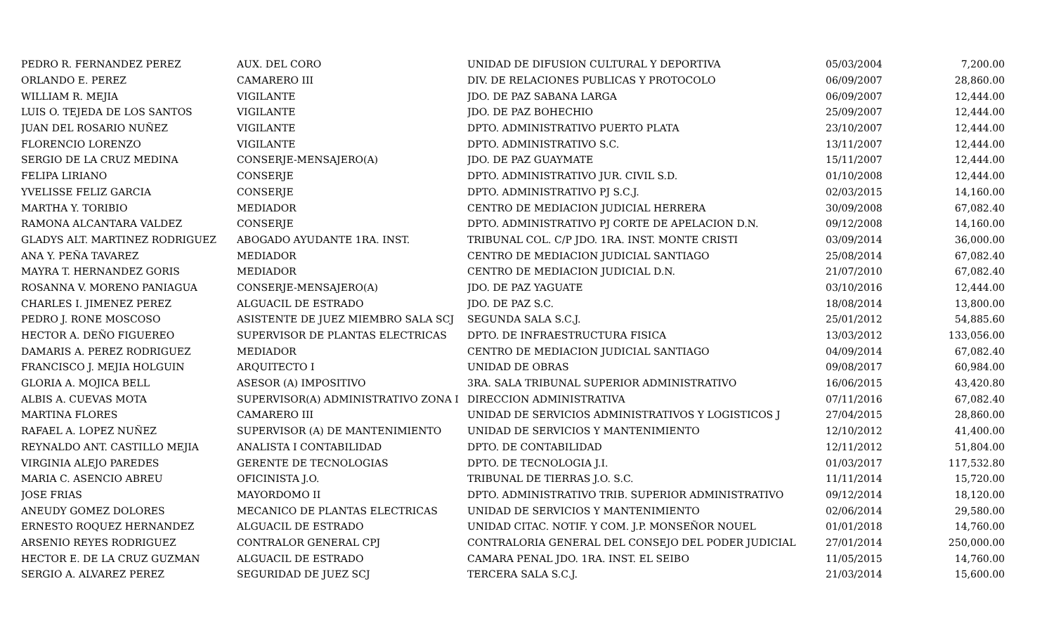| PEDRO R. FERNANDEZ PEREZ | AUX. DEL CORO | UNIDAD DE DIFUSION CULTURAL Y DEPORTIVA | 05/03/2004 | 7,200.00 |
| ORLANDO E. PEREZ | CAMARERO III | DIV. DE RELACIONES PUBLICAS Y PROTOCOLO | 06/09/2007 | 28,860.00 |
| WILLIAM R. MEJIA | VIGILANTE | JDO. DE PAZ SABANA LARGA | 06/09/2007 | 12,444.00 |
| LUIS O. TEJEDA DE LOS SANTOS | VIGILANTE | JDO. DE PAZ BOHECHIO | 25/09/2007 | 12,444.00 |
| JUAN DEL ROSARIO NUÑEZ | VIGILANTE | DPTO. ADMINISTRATIVO PUERTO PLATA | 23/10/2007 | 12,444.00 |
| FLORENCIO LORENZO | VIGILANTE | DPTO. ADMINISTRATIVO S.C. | 13/11/2007 | 12,444.00 |
| SERGIO DE LA CRUZ MEDINA | CONSERJE-MENSAJERO(A) | JDO. DE PAZ GUAYMATE | 15/11/2007 | 12,444.00 |
| FELIPA LIRIANO | CONSERJE | DPTO. ADMINISTRATIVO JUR. CIVIL S.D. | 01/10/2008 | 12,444.00 |
| YVELISSE FELIZ GARCIA | CONSERJE | DPTO. ADMINISTRATIVO PJ S.C.J. | 02/03/2015 | 14,160.00 |
| MARTHA Y. TORIBIO | MEDIADOR | CENTRO DE MEDIACION JUDICIAL HERRERA | 30/09/2008 | 67,082.40 |
| RAMONA ALCANTARA VALDEZ | CONSERJE | DPTO. ADMINISTRATIVO PJ CORTE DE APELACION D.N. | 09/12/2008 | 14,160.00 |
| GLADYS ALT. MARTINEZ RODRIGUEZ | ABOGADO AYUDANTE 1RA. INST. | TRIBUNAL COL. C/P JDO. 1RA. INST. MONTE CRISTI | 03/09/2014 | 36,000.00 |
| ANA Y. PEÑA TAVAREZ | MEDIADOR | CENTRO DE MEDIACION JUDICIAL SANTIAGO | 25/08/2014 | 67,082.40 |
| MAYRA T. HERNANDEZ GORIS | MEDIADOR | CENTRO DE MEDIACION JUDICIAL D.N. | 21/07/2010 | 67,082.40 |
| ROSANNA V. MORENO PANIAGUA | CONSERJE-MENSAJERO(A) | JDO. DE PAZ YAGUATE | 03/10/2016 | 12,444.00 |
| CHARLES I. JIMENEZ PEREZ | ALGUACIL DE ESTRADO | JDO. DE PAZ S.C. | 18/08/2014 | 13,800.00 |
| PEDRO J. RONE MOSCOSO | ASISTENTE DE JUEZ MIEMBRO SALA SCJ | SEGUNDA SALA S.C.J. | 25/01/2012 | 54,885.60 |
| HECTOR A. DEÑO FIGUEREO | SUPERVISOR DE PLANTAS ELECTRICAS | DPTO. DE INFRAESTRUCTURA FISICA | 13/03/2012 | 133,056.00 |
| DAMARIS A. PEREZ RODRIGUEZ | MEDIADOR | CENTRO DE MEDIACION JUDICIAL SANTIAGO | 04/09/2014 | 67,082.40 |
| FRANCISCO J. MEJIA HOLGUIN | ARQUITECTO I | UNIDAD DE OBRAS | 09/08/2017 | 60,984.00 |
| GLORIA A. MOJICA BELL | ASESOR (A) IMPOSITIVO | 3RA. SALA TRIBUNAL SUPERIOR ADMINISTRATIVO | 16/06/2015 | 43,420.80 |
| ALBIS A. CUEVAS MOTA | SUPERVISOR(A) ADMINISTRATIVO ZONA I | DIRECCION ADMINISTRATIVA | 07/11/2016 | 67,082.40 |
| MARTINA FLORES | CAMARERO III | UNIDAD DE SERVICIOS ADMINISTRATIVOS Y LOGISTICOS J | 27/04/2015 | 28,860.00 |
| RAFAEL A. LOPEZ NUÑEZ | SUPERVISOR (A) DE MANTENIMIENTO | UNIDAD DE SERVICIOS Y MANTENIMIENTO | 12/10/2012 | 41,400.00 |
| REYNALDO ANT. CASTILLO MEJIA | ANALISTA I CONTABILIDAD | DPTO. DE CONTABILIDAD | 12/11/2012 | 51,804.00 |
| VIRGINIA ALEJO PAREDES | GERENTE DE TECNOLOGIAS | DPTO. DE TECNOLOGIA J.I. | 01/03/2017 | 117,532.80 |
| MARIA C. ASENCIO ABREU | OFICINISTA J.O. | TRIBUNAL DE TIERRAS J.O. S.C. | 11/11/2014 | 15,720.00 |
| JOSE FRIAS | MAYORDOMO II | DPTO. ADMINISTRATIVO TRIB. SUPERIOR ADMINISTRATIVO | 09/12/2014 | 18,120.00 |
| ANEUDY GOMEZ DOLORES | MECANICO DE PLANTAS ELECTRICAS | UNIDAD DE SERVICIOS Y MANTENIMIENTO | 02/06/2014 | 29,580.00 |
| ERNESTO ROQUEZ HERNANDEZ | ALGUACIL DE ESTRADO | UNIDAD CITAC. NOTIF. Y COM. J.P. MONSEÑOR NOUEL | 01/01/2018 | 14,760.00 |
| ARSENIO REYES RODRIGUEZ | CONTRALOR GENERAL CPJ | CONTRALORIA GENERAL DEL CONSEJO DEL PODER JUDICIAL | 27/01/2014 | 250,000.00 |
| HECTOR E. DE LA CRUZ GUZMAN | ALGUACIL DE ESTRADO | CAMARA PENAL JDO. 1RA. INST. EL SEIBO | 11/05/2015 | 14,760.00 |
| SERGIO A. ALVAREZ PEREZ | SEGURIDAD DE JUEZ SCJ | TERCERA SALA S.C.J. | 21/03/2014 | 15,600.00 |